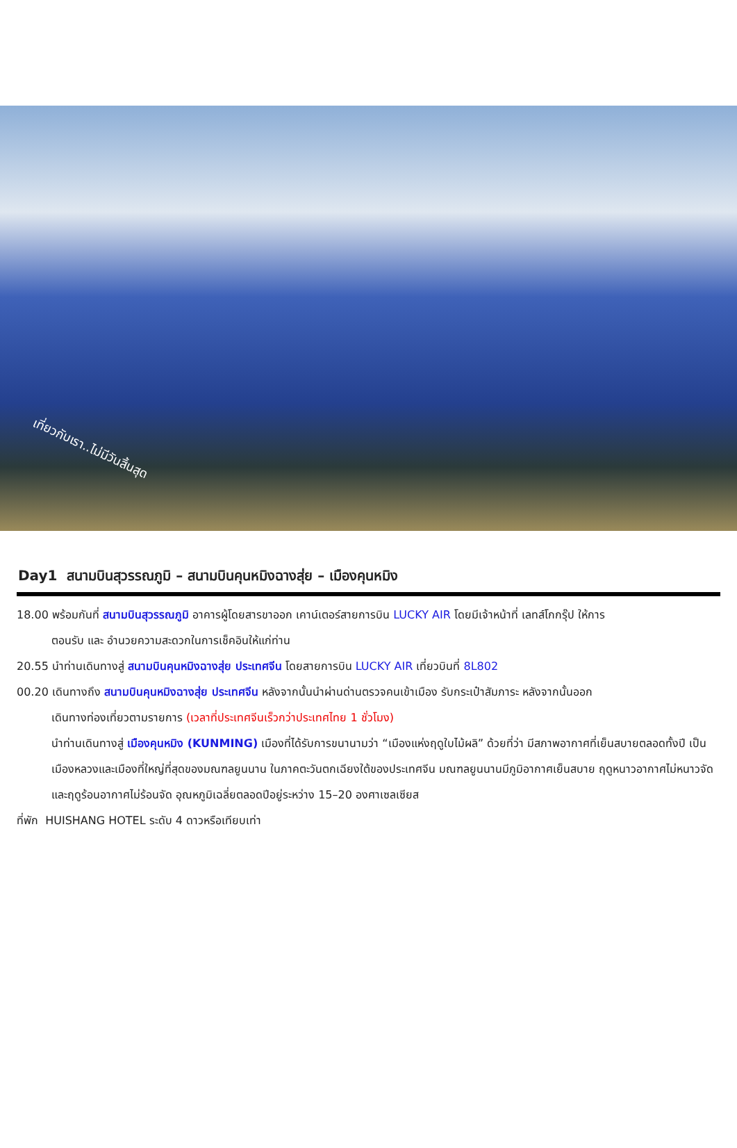เที่ยวกับเรา..ไม่มีวันสิ้นสุด
Day1 สนามบินสุวรรณภูมิ – สนามบินคุนหมิงฉางสุ่ย – เมืองคุนหมิง
18.00 พร้อมกันที่ สนามบินสุวรรณภูมิ อาคารผู้โดยสารขาออก เคาน์เตอร์สายการบิน LUCKY AIR โดยมีเจ้าหน้าที่ เลทส์โกกรุ๊ป ให้การ
ตอนรับ และ อำนวยความสะดวกในการเช็คอินให้แก่ท่าน
20.55 นำท่านเดินทางสู่ สนามบินคุนหมิงฉางสุ่ย ประเทศจีน โดยสายการบิน LUCKY AIR เที่ยวบินที่ 8L802
00.20 เดินทางถึง สนามบินคุนหมิงฉางสุ่ย ประเทศจีน หลังจากนั้นนำผ่านด่านตรวจคนเข้าเมือง รับกระเป๋าสัมภาระ หลังจากนั้นออก
เดินทางท่องเที่ยวตามรายการ (เวลาที่ประเทศจีนเร็วกว่าประเทศไทย 1 ชั่วโมง)
นำท่านเดินทางสู่ เมืองคุนหมิง (KUNMING) เมืองที่ได้รับการขนานามว่า “เมืองแห่งฤดูใบไม้ผลิ” ด้วยที่ว่า มีสภาพอากาศที่เย็นสบายตลอดทั้งปี เป็นเมืองหลวงและเมืองที่ใหญ่ที่สุดของมณฑลยูนนาน ในภาคตะวันตกเฉียงใต้ของประเทศจีน มณฑลยูนนานมีภูมิอากาศเย็นสบาย ฤดูหนาวอากาศไม่หนาวจัดและฤดูร้อนอากาศไม่ร้อนจัด อุณหภูมิเฉลี่ยตลอดปีอยู่ระหว่าง 15–20 องศาเซลเซียส
ที่พัก HUISHANG HOTEL ระดับ 4 ดาวหรือเทียบเท่า